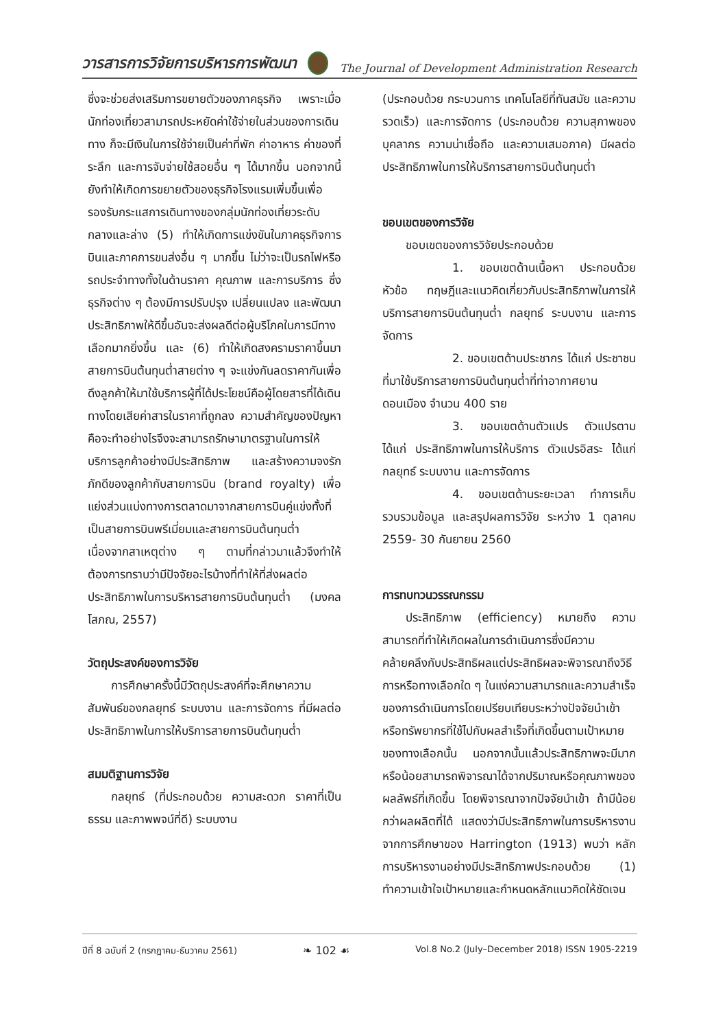วารสารการวิจัยการบริหารการพัฒนา The Journal of Development Administration Research
ซึ่งจะช่วยส่งเสริมการขยายตัวของภาคธุรกิจ เพราะเมื่อนักท่องเที่ยวสามารถประหยัดค่าใช้จ่ายในส่วนของการเดินทาง ก็จะมีเงินในการใช้จ่ายเป็นค่าที่พัก ค่าอาหาร ค่าของที่ระลึก และการจับจ่ายใช้สอยอื่น ๆ ได้มากขึ้น นอกจากนี้ ยังทำให้เกิดการขยายตัวของธุรกิจโรงแรมเพิ่มขึ้นเพื่อรองรับกระแสการเดินทางของกลุ่มนักท่องเที่ยวระดับกลางและล่าง (5) ทำให้เกิดการแข่งขันในภาคธุรกิจการบินและภาคการขนส่งอื่น ๆ มากขึ้น ไม่ว่าจะเป็นรถไฟหรือรถประจำทางทั้งในด้านราคา คุณภาพ และการบริการ ซึ่งธุรกิจต่าง ๆ ต้องมีการปรับปรุง เปลี่ยนแปลง และพัฒนาประสิทธิภาพให้ดีขึ้นอันจะส่งผลดีต่อผู้บริโภคในการมีทางเลือกมากยิ่งขึ้น และ (6) ทำให้เกิดสงครามราคาขึ้นมาสายการบินต้นทุนต่ำสายต่าง ๆ จะแข่งกันลดราคากันเพื่อดึงลูกค้าให้มาใช้บริการผู้ที่ได้ประโยชน์คือผู้โดยสารที่ได้เดินทางโดยเสียค่าสารในราคาที่ถูกลง ความสำคัญของปัญหาคือจะทำอย่างไรจึงจะสามารถรักษามาตรฐานในการให้บริการลูกค้าอย่างมีประสิทธิภาพ และสร้างความจงรักภักดีของลูกค้ากับสายการบิน (brand royalty) เพื่อแย่งส่วนแบ่งทางการตลาดมาจากสายการบินคู่แข่งทั้งที่เป็นสายการบินพรีเมี่ยมและสายการบินต้นทุนต่ำ เนื่องจากสาเหตุต่าง ๆ ตามที่กล่าวมาแล้วจึงทำให้ต้องการทราบว่ามีปัจจัยอะไรบ้างที่ทำให้ที่ส่งผลต่อประสิทธิภาพในการบริหารสายการบินต้นทุนต่ำ (มงคล โสภณ, 2557)
วัตถุประสงค์ของการวิจัย
การศึกษาครั้งนี้มีวัตถุประสงค์ที่จะศึกษาความสัมพันธ์ของกลยุทธ์ ระบบงาน และการจัดการ ที่มีผลต่อประสิทธิภาพในการให้บริการสายการบินต้นทุนต่ำ
สมมติฐานการวิจัย
กลยุทธ์ (ที่ประกอบด้วย ความสะดวก ราคาที่เป็นธรรม และภาพพจน์ที่ดี) ระบบงาน
(ประกอบด้วย กระบวนการ เทคโนโลยีที่ทันสมัย และความรวดเร็ว) และการจัดการ (ประกอบด้วย ความสุภาพของบุคลากร ความน่าเชื่อถือ และความเสมอภาค) มีผลต่อประสิทธิภาพในการให้บริการสายการบินต้นทุนต่ำ
ขอบเขตของการวิจัย
ขอบเขตของการวิจัยประกอบด้วย
1. ขอบเขตด้านเนื้อหา ประกอบด้วย หัวข้อ ทฤษฎีและแนวคิดเกี่ยวกับประสิทธิภาพในการให้บริการสายการบินต้นทุนต่ำ กลยุทธ์ ระบบงาน และการจัดการ
2. ขอบเขตด้านประชากร ได้แก่ ประชาชนที่มาใช้บริการสายการบินต้นทุนต่ำที่ท่าอากาศยานดอนเมือง จำนวน 400 ราย
3. ขอบเขตด้านตัวแปร ตัวแปรตาม ได้แก่ ประสิทธิภาพในการให้บริการ ตัวแปรอิสระ ได้แก่ กลยุทธ์ ระบบงาน และการจัดการ
4. ขอบเขตด้านระยะเวลา ทำการเก็บรวบรวมข้อมูล และสรุปผลการวิจัย ระหว่าง 1 ตุลาคม 2559- 30 กันยายน 2560
การทบทวนวรรณกรรม
ประสิทธิภาพ (efficiency) หมายถึง ความสามารถที่ทำให้เกิดผลในการดำเนินการซึ่งมีความคล้ายคลึงกับประสิทธิผลแต่ประสิทธิผลจะพิจารณาถึงวิธีการหรือทางเลือกใด ๆ ในแง่ความสามารถและความสำเร็จของการดำเนินการโดยเปรียบเทียบระหว่างปัจจัยนำเข้าหรือทรัพยากรที่ใช้ไปกับผลสำเร็จที่เกิดขึ้นตามเป้าหมายของทางเลือกนั้น นอกจากนั้นแล้วประสิทธิภาพจะมีมากหรือน้อยสามารถพิจารณาได้จากปริมาณหรือคุณภาพของผลลัพธ์ที่เกิดขึ้น โดยพิจารณาจากปัจจัยนำเข้า ถ้ามีน้อยกว่าผลผลิตที่ได้ แสดงว่ามีประสิทธิภาพในการบริหารงาน จากการศึกษาของ Harrington (1913) พบว่า หลักการบริหารงานอย่างมีประสิทธิภาพประกอบด้วย (1) ทำความเข้าใจเป้าหมายและกำหนดหลักแนวคิดให้ชัดเจน
ปีที่ 8 ฉบับที่ 2 (กรกฎาคม-ธันวาคม 2561) ❧ 102 ☙ Vol.8 No.2 (July–December 2018) ISSN 1905-2219